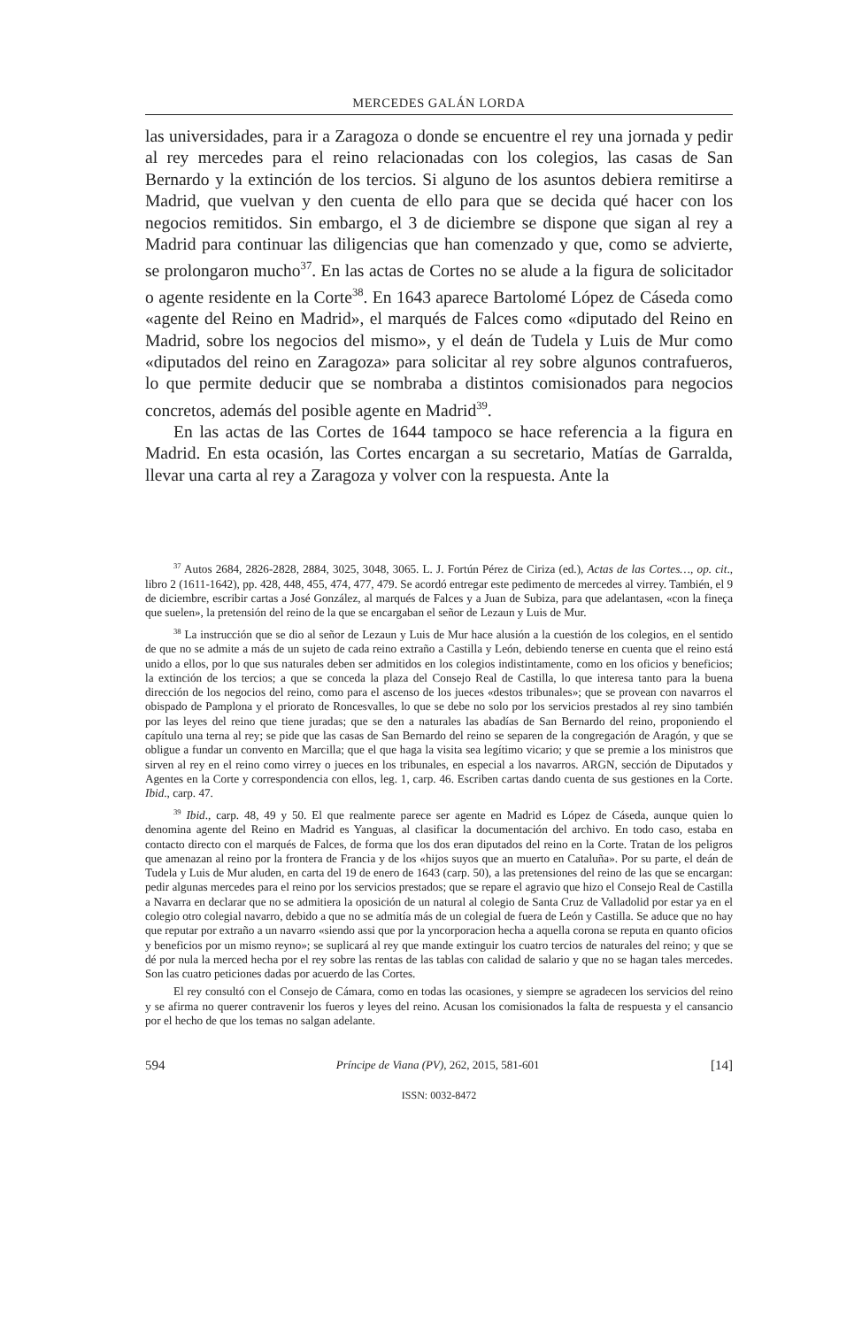MERCEDES GALÁN LORDA
las universidades, para ir a Zaragoza o donde se encuentre el rey una jornada y pedir al rey mercedes para el reino relacionadas con los colegios, las casas de San Bernardo y la extinción de los tercios. Si alguno de los asuntos debiera remitirse a Madrid, que vuelvan y den cuenta de ello para que se decida qué hacer con los negocios remitidos. Sin embargo, el 3 de diciembre se dispone que sigan al rey a Madrid para continuar las diligencias que han comenzado y que, como se advierte, se prolongaron mucho<sup>37</sup>. En las actas de Cortes no se alude a la figura de solicitador o agente residente en la Corte<sup>38</sup>. En 1643 aparece Bartolomé López de Cáseda como «agente del Reino en Madrid», el marqués de Falces como «diputado del Reino en Madrid, sobre los negocios del mismo», y el deán de Tudela y Luis de Mur como «diputados del reino en Zaragoza» para solicitar al rey sobre algunos contrafueros, lo que permite deducir que se nombraba a distintos comisionados para negocios concretos, además del posible agente en Madrid<sup>39</sup>.
En las actas de las Cortes de 1644 tampoco se hace referencia a la figura en Madrid. En esta ocasión, las Cortes encargan a su secretario, Matías de Garralda, llevar una carta al rey a Zaragoza y volver con la respuesta. Ante la
<sup>37</sup> Autos 2684, 2826-2828, 2884, 3025, 3048, 3065. L. J. Fortún Pérez de Ciriza (ed.), Actas de las Cortes…, op. cit., libro 2 (1611-1642), pp. 428, 448, 455, 474, 477, 479. Se acordó entregar este pedimento de mercedes al virrey. También, el 9 de diciembre, escribir cartas a José González, al marqués de Falces y a Juan de Subiza, para que adelantasen, «con la fineça que suelen», la pretensión del reino de la que se encargaban el señor de Lezaun y Luis de Mur.
<sup>38</sup> La instrucción que se dio al señor de Lezaun y Luis de Mur hace alusión a la cuestión de los colegios, en el sentido de que no se admite a más de un sujeto de cada reino extraño a Castilla y León, debiendo tenerse en cuenta que el reino está unido a ellos, por lo que sus naturales deben ser admitidos en los colegios indistintamente, como en los oficios y beneficios; la extinción de los tercios; a que se conceda la plaza del Consejo Real de Castilla, lo que interesa tanto para la buena dirección de los negocios del reino, como para el ascenso de los jueces «destos tribunales»; que se provean con navarros el obispado de Pamplona y el priorato de Roncesvalles, lo que se debe no solo por los servicios prestados al rey sino también por las leyes del reino que tiene juradas; que se den a naturales las abadías de San Bernardo del reino, proponiendo el capítulo una terna al rey; se pide que las casas de San Bernardo del reino se separen de la congregación de Aragón, y que se obligue a fundar un convento en Marcilla; que el que haga la visita sea legítimo vicario; y que se premie a los ministros que sirven al rey en el reino como virrey o jueces en los tribunales, en especial a los navarros. ARGN, sección de Diputados y Agentes en la Corte y correspondencia con ellos, leg. 1, carp. 46. Escriben cartas dando cuenta de sus gestiones en la Corte. Ibid., carp. 47.
<sup>39</sup> Ibid., carp. 48, 49 y 50. El que realmente parece ser agente en Madrid es López de Cáseda, aunque quien lo denomina agente del Reino en Madrid es Yanguas, al clasificar la documentación del archivo. En todo caso, estaba en contacto directo con el marqués de Falces, de forma que los dos eran diputados del reino en la Corte. Tratan de los peligros que amenazan al reino por la frontera de Francia y de los «hijos suyos que an muerto en Cataluña». Por su parte, el deán de Tudela y Luis de Mur aluden, en carta del 19 de enero de 1643 (carp. 50), a las pretensiones del reino de las que se encargan: pedir algunas mercedes para el reino por los servicios prestados; que se repare el agravio que hizo el Consejo Real de Castilla a Navarra en declarar que no se admitiera la oposición de un natural al colegio de Santa Cruz de Valladolid por estar ya en el colegio otro colegial navarro, debido a que no se admitía más de un colegial de fuera de León y Castilla. Se aduce que no hay que reputar por extraño a un navarro «siendo assi que por la yncorporacion hecha a aquella corona se reputa en quanto oficios y beneficios por un mismo reyno»; se suplicará al rey que mande extinguir los cuatro tercios de naturales del reino; y que se dé por nula la merced hecha por el rey sobre las rentas de las tablas con calidad de salario y que no se hagan tales mercedes. Son las cuatro peticiones dadas por acuerdo de las Cortes.
El rey consultó con el Consejo de Cámara, como en todas las ocasiones, y siempre se agradecen los servicios del reino y se afirma no querer contravenir los fueros y leyes del reino. Acusan los comisionados la falta de respuesta y el cansancio por el hecho de que los temas no salgan adelante.
594 Príncipe de Viana (PV), 262, 2015, 581-601 [14]
ISSN: 0032-8472